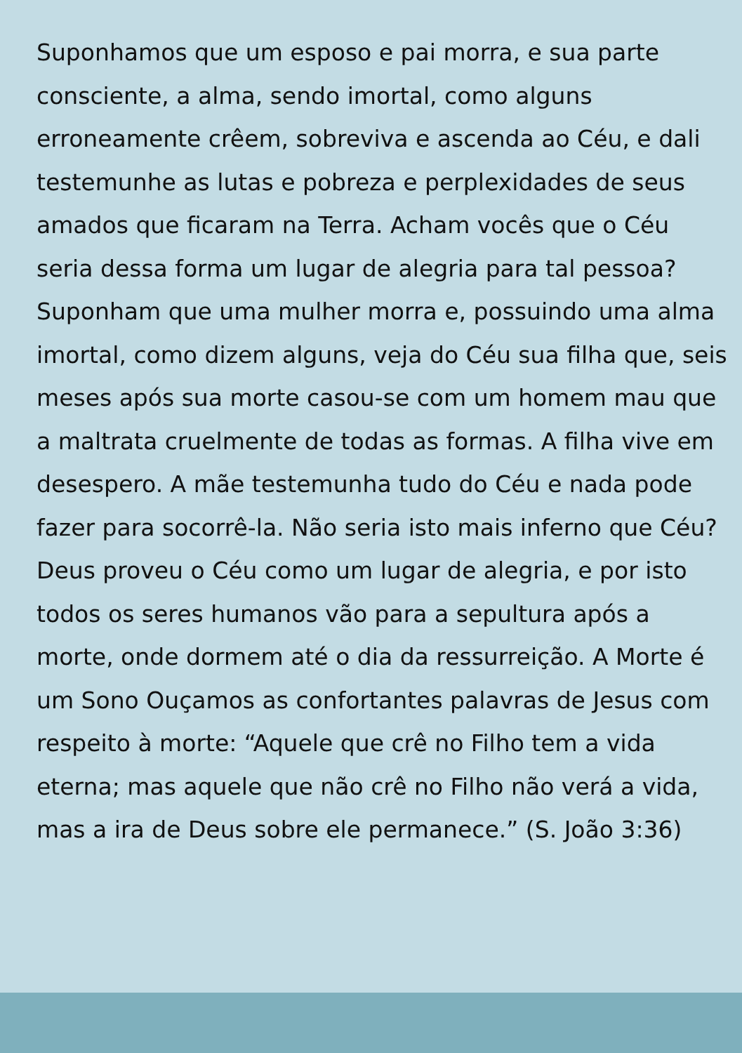Suponhamos que um esposo e pai morra, e sua parte consciente, a alma, sendo imortal, como alguns erroneamente crêem, sobreviva e ascenda ao Céu, e dali testemunhe as lutas e pobreza e perplexidades de seus amados que ficaram na Terra. Acham vocês que o Céu seria dessa forma um lugar de alegria para tal pessoa? Suponham que uma mulher morra e, possuindo uma alma imortal, como dizem alguns, veja do Céu sua filha que, seis meses após sua morte casou-se com um homem mau que a maltrata cruelmente de todas as formas. A filha vive em desespero. A mãe testemunha tudo do Céu e nada pode fazer para socorrê-la. Não seria isto mais inferno que Céu? Deus proveu o Céu como um lugar de alegria, e por isto todos os seres humanos vão para a sepultura após a morte, onde dormem até o dia da ressurreição. A Morte é um Sono Ouçamos as confortantes palavras de Jesus com respeito à morte: “Aquele que crê no Filho tem a vida eterna; mas aquele que não crê no Filho não verá a vida, mas a ira de Deus sobre ele permanece.” (S. João 3:36)